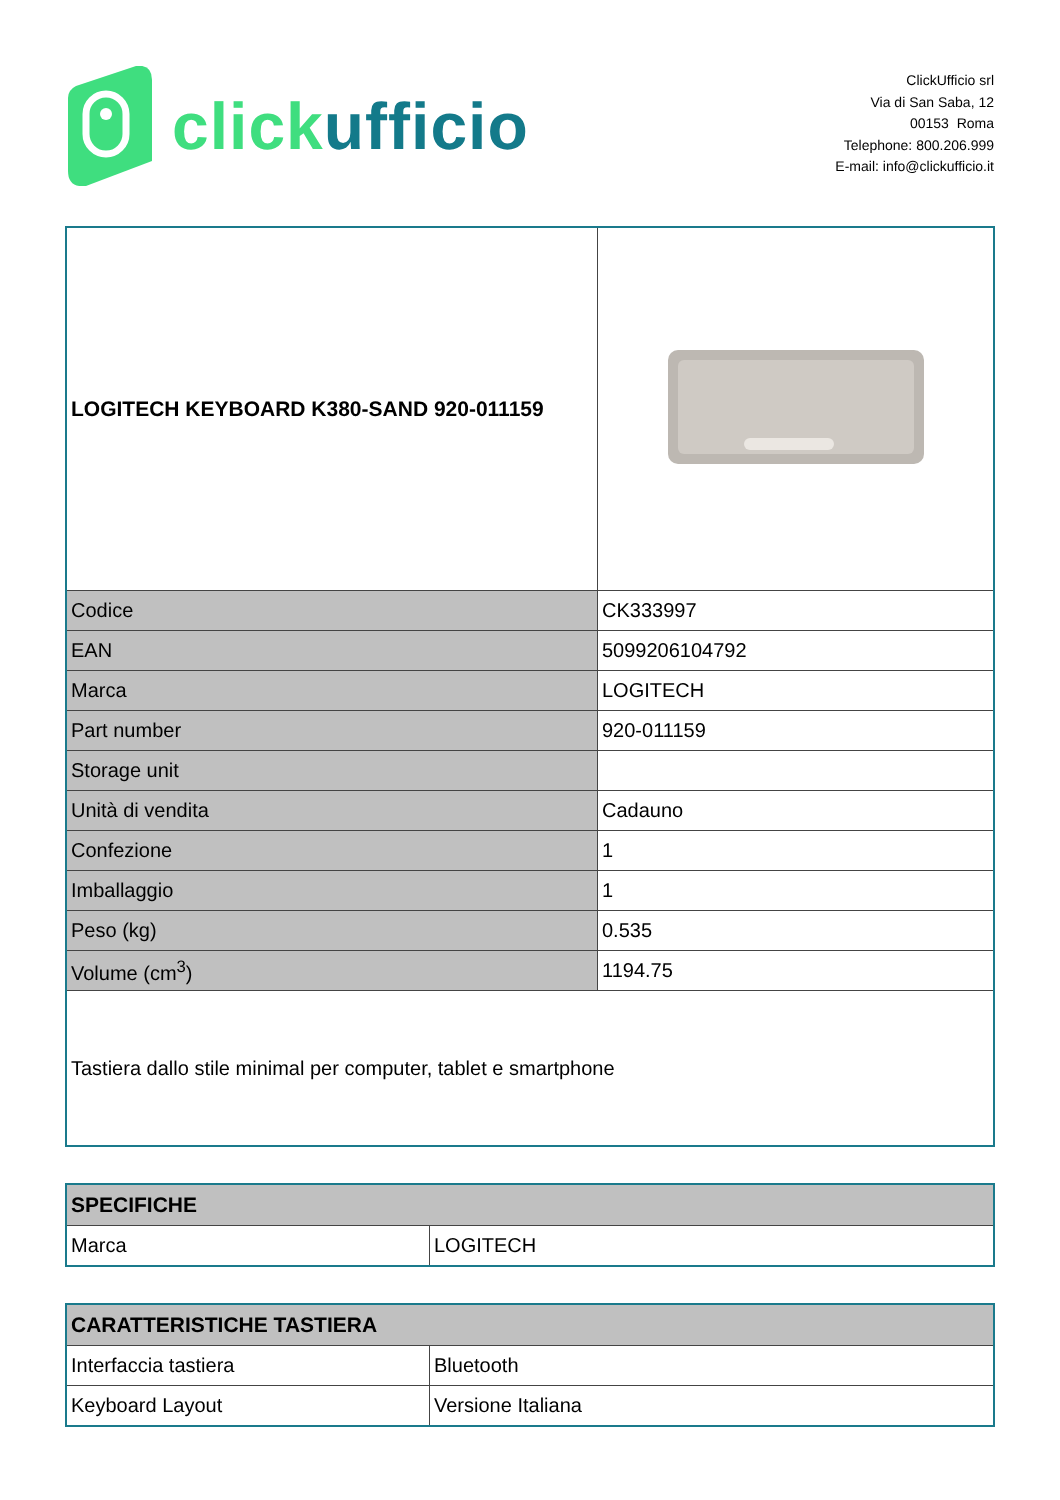click ufficio
ClickUfficio srl
Via di San Saba, 12
00153 Roma
Telephone: 800.206.999
E-mail: info@clickufficio.it
| LOGITECH KEYBOARD K380-SAND 920-011159 | |
| Codice | CK333997 |
| EAN | 5099206104792 |
| Marca | LOGITECH |
| Part number | 920-011159 |
| Storage unit | |
| Unità di vendita | Cadauno |
| Confezione | 1 |
| Imballaggio | 1 |
| Peso (kg) | 0.535 |
| Volume (cm<sup>3</sup>) | 1194.75 |
| Tastiera dallo stile minimal per computer, tablet e smartphone | |
| SPECIFICHE | |
| --- | --- |
| Marca | LOGITECH |
| CARATTERISTICHE TASTIERA | |
| --- | --- |
| Interfaccia tastiera | Bluetooth |
| Keyboard Layout | Versione Italiana |